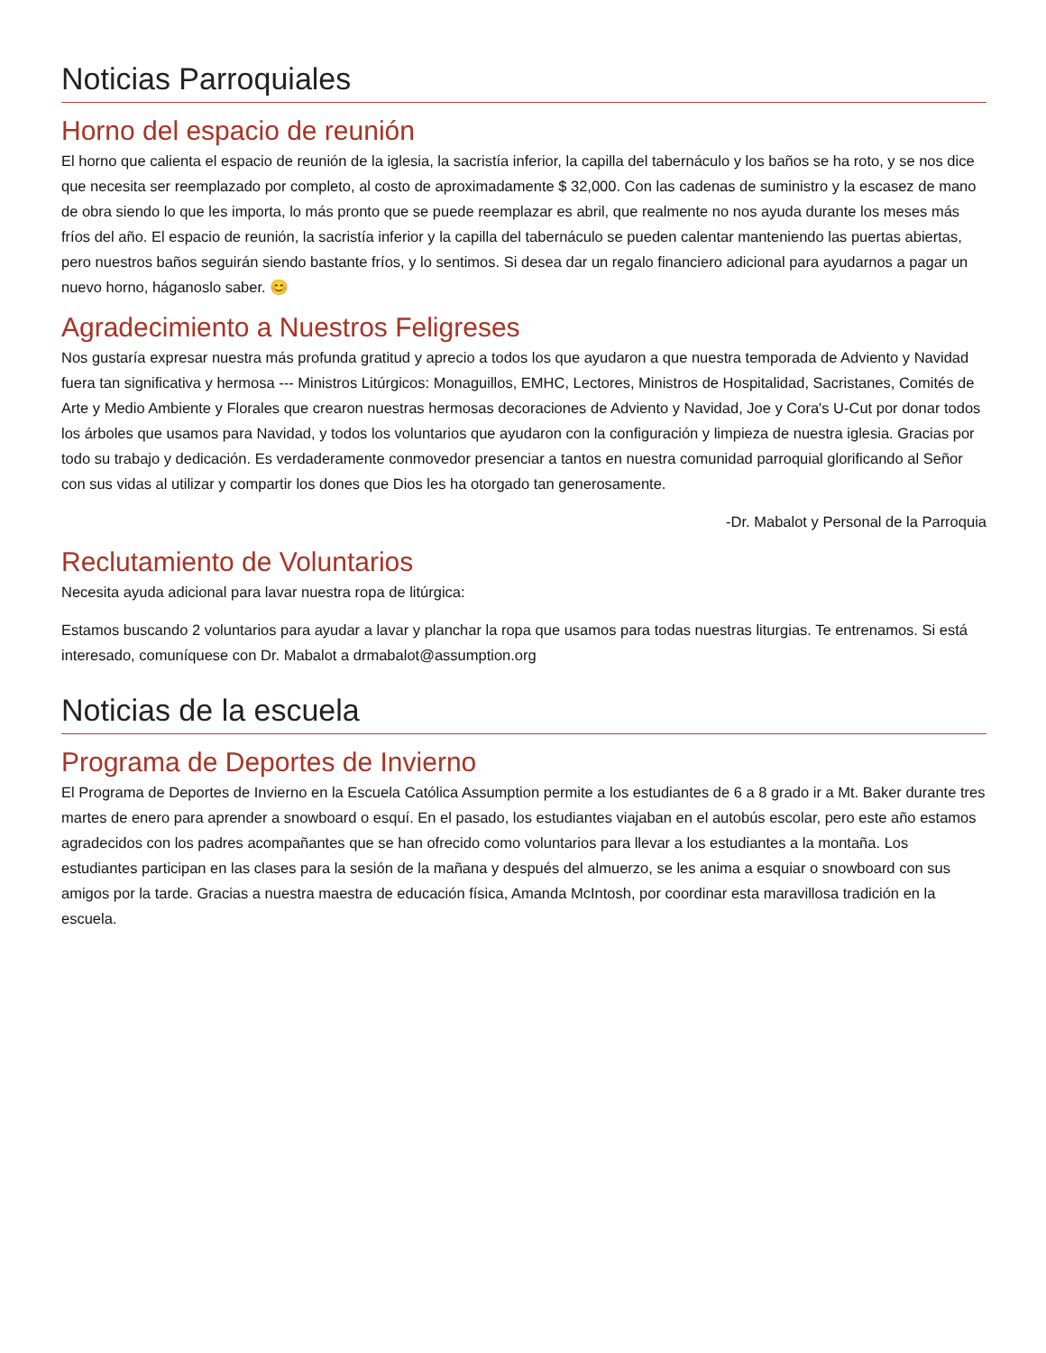Noticias Parroquiales
Horno del espacio de reunión
El horno que calienta el espacio de reunión de la iglesia, la sacristía inferior, la capilla del tabernáculo y los baños se ha roto, y se nos dice que necesita ser reemplazado por completo, al costo de aproximadamente $ 32,000. Con las cadenas de suministro y la escasez de mano de obra siendo lo que les importa, lo más pronto que se puede reemplazar es abril, que realmente no nos ayuda durante los meses más fríos del año. El espacio de reunión, la sacristía inferior y la capilla del tabernáculo se pueden calentar manteniendo las puertas abiertas, pero nuestros baños seguirán siendo bastante fríos, y lo sentimos. Si desea dar un regalo financiero adicional para ayudarnos a pagar un nuevo horno, háganoslo saber. 😊
Agradecimiento a Nuestros Feligreses
Nos gustaría expresar nuestra más profunda gratitud y aprecio a todos los que ayudaron a que nuestra temporada de Adviento y Navidad fuera tan significativa y hermosa --- Ministros Litúrgicos: Monaguillos, EMHC, Lectores, Ministros de Hospitalidad, Sacristanes, Comités de Arte y Medio Ambiente y Florales que crearon nuestras hermosas decoraciones de Adviento y Navidad, Joe y Cora's U-Cut por donar todos los árboles que usamos para Navidad, y todos los voluntarios que ayudaron con la configuración y limpieza de nuestra iglesia. Gracias por todo su trabajo y dedicación. Es verdaderamente conmovedor presenciar a tantos en nuestra comunidad parroquial glorificando al Señor con sus vidas al utilizar y compartir los dones que Dios les ha otorgado tan generosamente.
-Dr. Mabalot y Personal de la Parroquia
Reclutamiento de Voluntarios
Necesita ayuda adicional para lavar nuestra ropa de litúrgica:
Estamos buscando 2 voluntarios para ayudar a lavar y planchar la ropa que usamos para todas nuestras liturgias. Te entrenamos. Si está interesado, comuníquese con Dr. Mabalot a drmabalot@assumption.org
Noticias de la escuela
Programa de Deportes de Invierno
El Programa de Deportes de Invierno en la Escuela Católica Assumption permite a los estudiantes de 6 a 8 grado ir a Mt. Baker durante tres martes de enero para aprender a snowboard o esquí. En el pasado, los estudiantes viajaban en el autobús escolar, pero este año estamos agradecidos con los padres acompañantes que se han ofrecido como voluntarios para llevar a los estudiantes a la montaña. Los estudiantes participan en las clases para la sesión de la mañana y después del almuerzo, se les anima a esquiar o snowboard con sus amigos por la tarde. Gracias a nuestra maestra de educación física, Amanda McIntosh, por coordinar esta maravillosa tradición en la escuela.